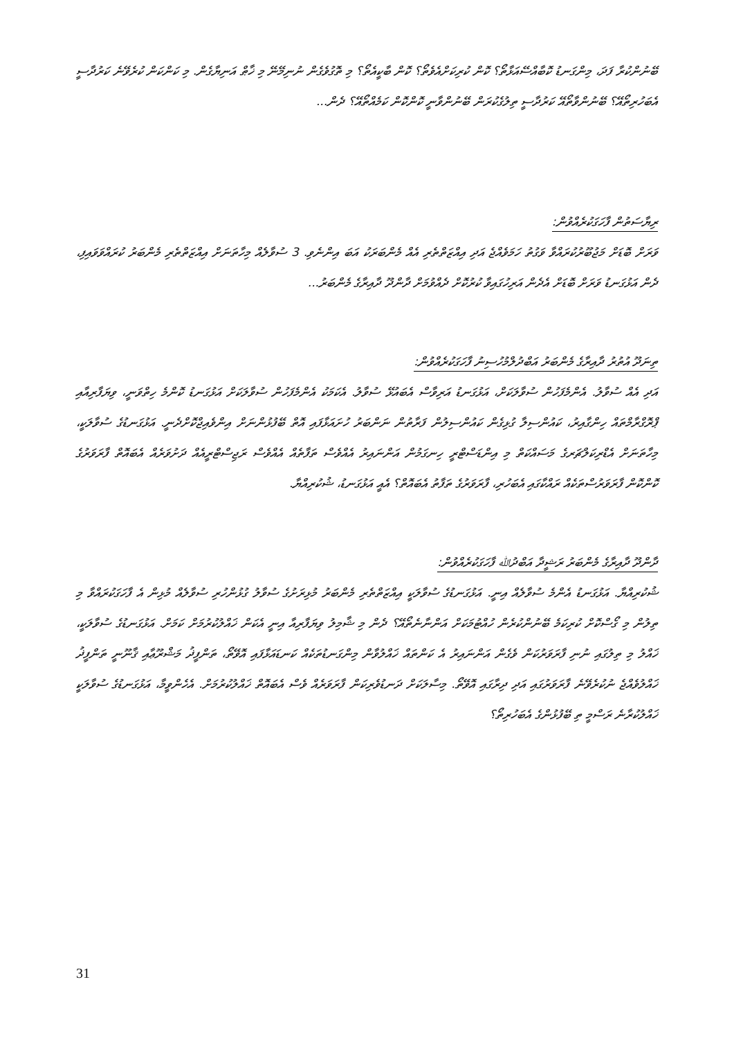ބޭނުންކުރާ ފަދަ، މިންގަނޑު ކޮބާއްސޭއަޅާތޯ؟ ކޮން ކުރިކަށްއެވެތޯ؟ ކޮން ބާކީއެތޯ؟ މި ތޮގުވެގެން ނުނިމޭނޭ މި ޚާޠް އަނިޔާގެން. މި ކަންކަން ކުރެވޭނެ ކަރުދާސީ އެބަހުރިތޯއޭ؟ ބޭނުންވާތޯއޭ ކަރުދާސީ ތިލުގެކުރަން ބޭނުންވާނީ ކޮންކޮން ކަމެއްތޯއޭ؟ ދެން...
ރިޔާސަތުން ފާހަގަކުރެއްވުން:
ވަރަށް ބޮޑަށް މަޖުބޫރުކުރައްވާ ވަގުތު ހަމަވެއްޖެ އަދި އިއްޒަތްތެރި އެއް މެންބަރަކު އަބަ އިންނެވި. 3 ސުވާލެއް މިހާތަނަށް އިއްޒަތްތެރި މެންބަރު ކުރައްވަވައިފި، ދެން އަޅުގަނޑު ވަރަށް ބޮޑަށް އެދެން އަރިހުގައިވާ ކުރުކޮށް ދެއްވުމަށް ދާންދޫ ދާއިރާގެ މެންބަރު...
ތިނަދޫ އުތުރު ދާއިރާގެ މެންބަރު އަބްދުލްމުހުސިނު ފާހަގަކުރެއްވުން:
އަދި އެއް ސުވާލު. އެންމެފަހުން ސުވާލަކަށް، އަޅުގަނޑު އަރިވާސް އެބައުޅޭ ސުވާލު. އެކަމަކު އެންމެފަހުން ސުވާލަކަށް އަޅުގަނޑު ކޮންމެ ހިތްވަނީ، ވިޔަފާރިއާއި ޕްރޮގްރާމްތައް ހިންގާއިރު، ކައުންސިލާ ގުޅިގެން ކައުންސިލުން ފަރާތުން ނަންބަރު ހުށައަޅާފައި އޮތް ބޭފުޅުންނަށް އިންވެއިޖްކޮށްދެނީ. އަޅުގަނޑުގެ ސުވާލަކީ، މިހާތަނަށް އެޑްރިކަލްޗަރގެ މަސައްކަތް މި އިންޑަސްޓްރީ ހިނގަމުން އަންނައިރު އެއްވެސް ތަފާތެއް އެއްވެސް ރަޖިސްޓްރީއެއް ދަށުވަރެއް އެބައޮތް ފާރަވަރުގެ ކޮންކޮން ފާރަވަރުސްތަކެއް ރައްކާގައި އެބަހުރި، ފާރަވަރުގެ ތަފާތު އެބައޮތް؟ އެއީ އަޅުގަނޑު، ޝުކުރިއްޔާ.
ދާންދޫ ދާއިރާގެ މެންބަރު ރަޝީދާ އަބްދުﷲ ފާހަގަކުރެއްވުން:
ޝުކުރިއްޔާ. އަޅުގަނޑު އެންމެ ސުވާލެއް އިނީ. އަޅުގަނޑުގެ ސުވާލަކީ އިއްޒަތްތެރި މެންބަރު މުޅިރަށުގެ ސުވާލު ގުޅުންހުރި ސުވާލެއް މުޅިން އެ ފާހަގަކުރައްވާ މި ތިލުން މި ގޯސްކޮށް ކުރިކަމެ ބޭނުންކުރެން ހުއްޓުމަކަށް އަންނާނެތޯއޭ؟ ދެން މި ޝާމިލު ވިޔަފާރިއާ އިނީ އެކަން ޚައްލުކުރުމަށް ކަމަށް. އަޅުގަނޑުގެ ސުވާލަކީ، ޚައްލު މި ތިލުގައި ނުނި ފާރަވަރުކަން ވެގެން އަންނައިރު އެ ކަންތައް ޚައްލުވާން މިންގަނޑުތަކެއް ކަނޑައަޅާފައި އޮވޭތޯ، ތަންފީޛު މަޝްރޫޢާއި ޤާނޫނީ ތަންފީޛު ޚައްލުވެއްޖެ ނުކުރެވޭނެ ފާރަވަރުގައި އަދި ދިރާގައި އޮވޭތޯ. މިސާލަކަށް ދަނޑުވެރިކަން ފާރަވަރެއް ވެސް އެބައޮތް ޚައްލުކުރުމަށް. އެހެންވީމާ، އަޅުގަނޑުގެ ސުވާލަކީ ޚައްލުކުރާނެ ރަސްމީ ތި ބޭފުޅުންގެ އެބަހުރިތޯ؟
31